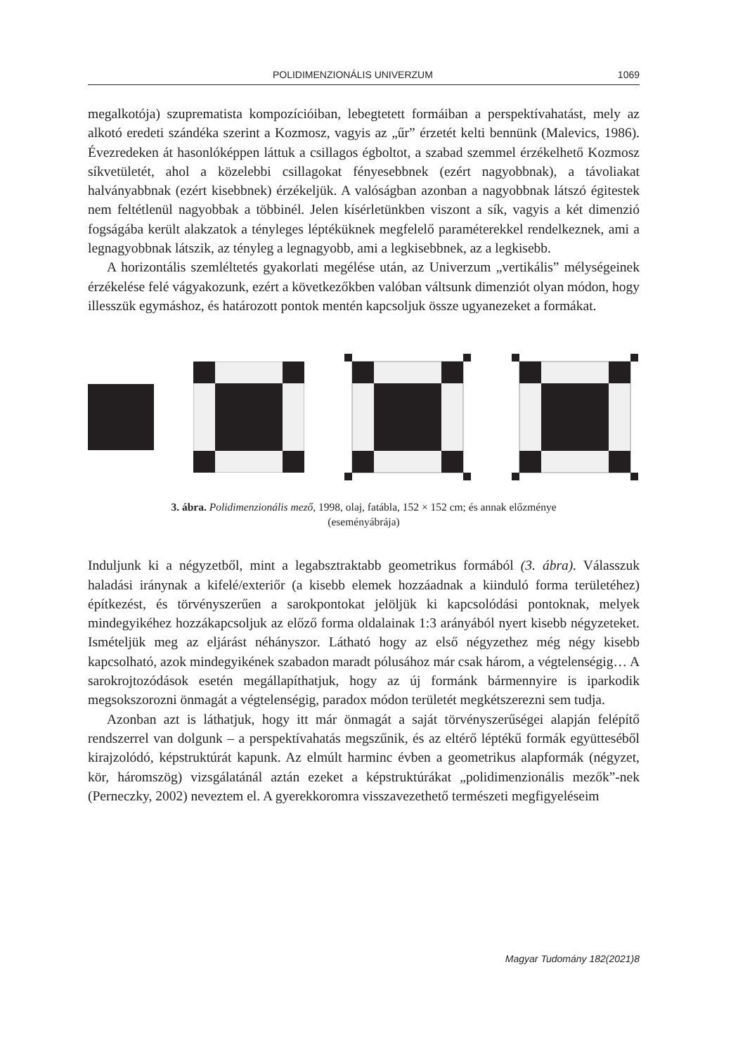POLIDIMENZIONÁLIS UNIVERZUM 1069
megalkotója) szuprematista kompozícióiban, lebegtetett formáiban a perspektíva­hatást, mely az alkotó eredeti szándéka szerint a Kozmosz, vagyis az „űr” érzetét kelti bennünk (Malevics, 1986). Évezredeken át hasonlóképpen láttuk a csillagos égboltot, a szabad szemmel érzékelhető Kozmosz síkvetületét, ahol a közelebbi csillagokat fényesebbnek (ezért nagyobbnak), a távoliakat halványabbnak (ezért kisebbnek) érzékeljük. A valóságban azonban a nagyobbnak látszó égitestek nem feltétlenül nagyobbak a többinél. Jelen kísérletünkben viszont a sík, vagyis a két dimenzió fogságába került alakzatok a tényleges léptéküknek megfelelő paramé­terekkel rendelkeznek, ami a legnagyobbnak látszik, az tényleg a legnagyobb, ami a legkisebbnek, az a legkisebb.
A horizontális szemléltetés gyakorlati megélése után, az Univerzum „vertiká­lis” mélységeinek érzékelése felé vágyakozunk, ezért a következőkben valóban váltsunk dimenziót olyan módon, hogy illesszük egymáshoz, és határozott pon­tok mentén kapcsoljuk össze ugyanezeket a formákat.
3. ábra. Polidimenzionális mező, 1998, olaj, fatábla, 152 × 152 cm; és annak előzménye
(eseményábrája)
Induljunk ki a négyzetből, mint a legabsztraktabb geometrikus formából (3. ábra). Válasszuk haladási iránynak a kifelé/exteriőr (a kisebb elemek hozzáadnak a kiin­duló forma területéhez) építkezést, és törvényszerűen a sarokpontokat jelöljük ki kapcsolódási pontoknak, melyek mindegyikéhez hozzákapcsoljuk az előző forma oldalainak 1:3 arányából nyert kisebb négyzeteket. Ismételjük meg az eljárást né­hányszor. Látható hogy az első négyzethez még négy kisebb kapcsolható, azok mindegyikének szabadon maradt pólusához már csak három, a végtelenségig… A sarokrojtozódások esetén megállapíthatjuk, hogy az új formánk bármennyire is iparkodik megsokszorozni önmagát a végtelenségig, paradox módon területét megkétszerezni sem tudja.
Azonban azt is láthatjuk, hogy itt már önmagát a saját törvényszerűségei alap­ján felépítő rendszerrel van dolgunk – a perspektívahatás megszűnik, és az el­térő léptékű formák együtteséből kirajzolódó, képstruktúrát kapunk. Az elmúlt harminc évben a geometrikus alapformák (négyzet, kör, háromszög) vizsgálatá­nál aztán ezeket a képstruktúrákat „polidimenzionális mezők”-nek (Perneczky, 2002) neveztem el. A gyerekkoromra visszavezethető természeti megfigyeléseim
Magyar Tudomány 182(2021)8